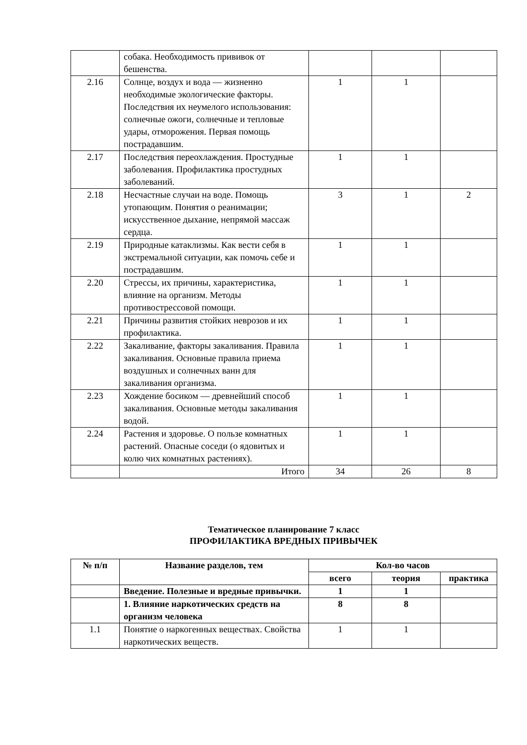| | собака. Необходимость прививок от бешенства. | | | |
| 2.16 | Солнце, воздух и вода — жизненно необходимые экологические факторы. Последствия их неумелого использования: солнечные ожоги, солнечные и тепловые удары, отморожения. Первая помощь пострадавшим. | 1 | 1 | |
| 2.17 | Последствия переохлаждения. Простудные заболевания. Профилактика простудных заболеваний. | 1 | 1 | |
| 2.18 | Несчастные случаи на воде. Помощь утопающим. Понятия о реанимации; искусственное дыхание, непрямой массаж сердца. | 3 | 1 | 2 |
| 2.19 | Природные катаклизмы. Как вести себя в экстремальной ситуации, как помочь себе и пострадавшим. | 1 | 1 | |
| 2.20 | Стрессы, их причины, характеристика, влияние на организм. Методы противострессовой помощи. | 1 | 1 | |
| 2.21 | Причины развития стойких неврозов и их профилактика. | 1 | 1 | |
| 2.22 | Закаливание, факторы закаливания. Правила закаливания. Основные правила приема воздушных и солнечных ванн для закаливания организма. | 1 | 1 | |
| 2.23 | Хождение босиком — древнейший способ закаливания. Основные методы закаливания водой. | 1 | 1 | |
| 2.24 | Растения и здоровье. О пользе комнатных растений. Опасные соседи (о ядовитых и колю чих комнатных растениях). | 1 | 1 | |
| | Итого | 34 | 26 | 8 |
Тематическое планирование 7 класс
ПРОФИЛАКТИКА ВРЕДНЫХ ПРИВЫЧЕК
| № п/п | Название разделов, тем | Кол-во часов | | |
| --- | --- | --- | --- | --- |
| | | всего | теория | практика |
| | Введение. Полезные и вредные привычки. | 1 | 1 | |
| | 1. Влияние наркотических средств на организм человека | 8 | 8 | |
| 1.1 | Понятие о наркогенных веществах. Свойства наркотических веществ. | 1 | 1 | |